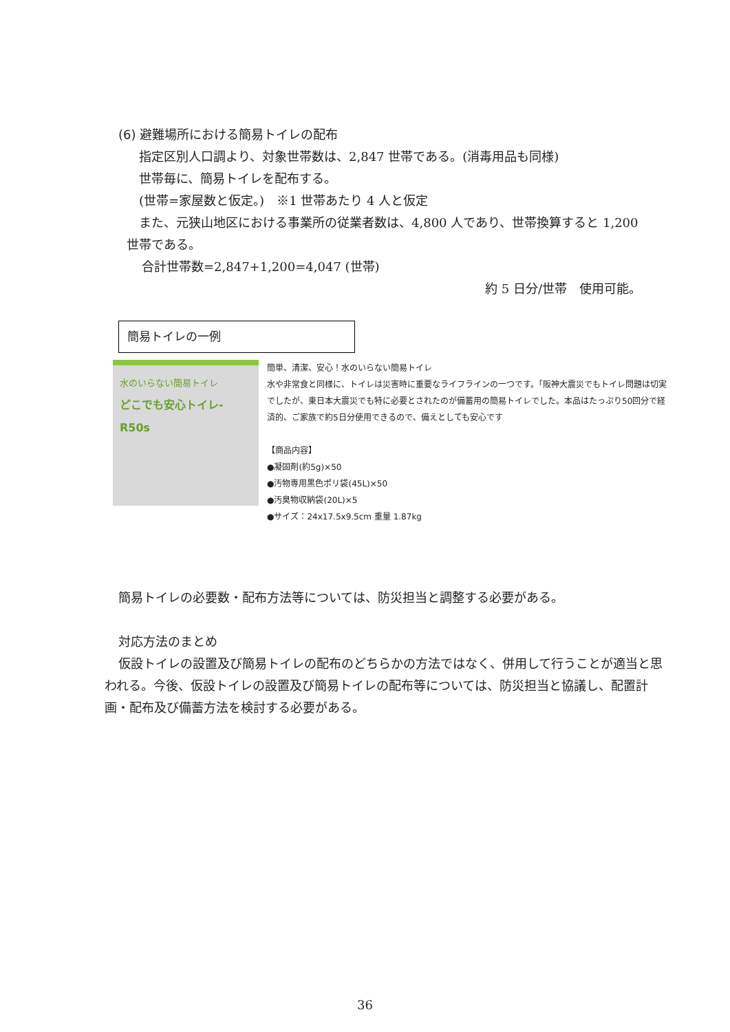(6) 避難場所における簡易トイレの配布
指定区別人口調より、対象世帯数は、2,847 世帯である。(消毒用品も同様)
世帯毎に、簡易トイレを配布する。
(世帯=家屋数と仮定。)　※1 世帯あたり 4 人と仮定
また、元狭山地区における事業所の従業者数は、4,800 人であり、世帯換算すると 1,200
世帯である。
合計世帯数=2,847+1,200=4,047 (世帯)
約 5 日分/世帯　使用可能。
簡易トイレの一例
水のいらない簡易トイレ
どこでも安心トイレ-R50s
簡単、清潔、安心！水のいらない簡易トイレ
水や非常食と同様に、トイレは災害時に重要なライフラインの一つです。「阪神大震災でもトイレ問題は切実でしたが、東日本大震災でも特に必要とされたのが備蓄用の簡易トイレでした。本品はたっぷり50回分で経済的、ご家族で約5日分使用できるので、備えとしても安心です
【商品内容】
●凝固剤(約5g)×50
●汚物専用黒色ポリ袋(45L)×50
●汚臭物収納袋(20L)×5
●サイズ：24x17.5x9.5cm 重量 1.87kg
簡易トイレの必要数・配布方法等については、防災担当と調整する必要がある。
対応方法のまとめ
仮設トイレの設置及び簡易トイレの配布のどちらかの方法ではなく、併用して行うことが適当と思われる。今後、仮設トイレの設置及び簡易トイレの配布等については、防災担当と協議し、配置計画・配布及び備蓄方法を検討する必要がある。
36